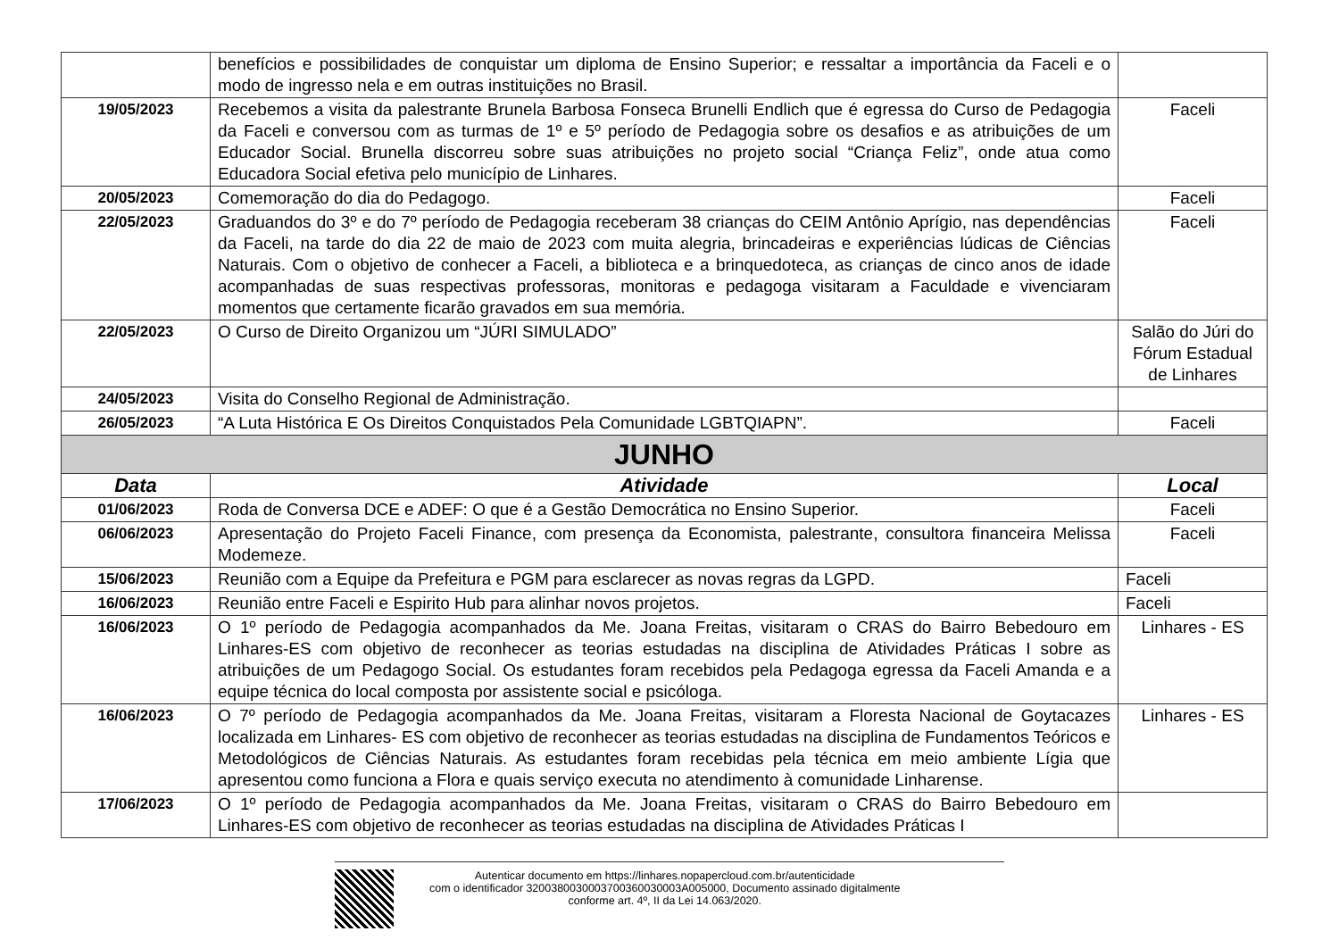| | benefícios e possibilidades de conquistar um diploma de Ensino Superior; e ressaltar a importância da Faceli e o modo de ingresso nela e em outras instituições no Brasil. | |
| 19/05/2023 | Recebemos a visita da palestrante Brunela Barbosa Fonseca Brunelli Endlich que é egressa do Curso de Pedagogia da Faceli e conversou com as turmas de 1º e 5º período de Pedagogia sobre os desafios e as atribuições de um Educador Social. Brunella discorreu sobre suas atribuições no projeto social “Criança Feliz”, onde atua como Educadora Social efetiva pelo município de Linhares. | Faceli |
| 20/05/2023 | Comemoração do dia do Pedagogo. | Faceli |
| 22/05/2023 | Graduandos do 3º e do 7º período de Pedagogia receberam 38 crianças do CEIM Antônio Aprígio, nas dependências da Faceli, na tarde do dia 22 de maio de 2023 com muita alegria, brincadeiras e experiências lúdicas de Ciências Naturais. Com o objetivo de conhecer a Faceli, a biblioteca e a brinquedoteca, as crianças de cinco anos de idade acompanhadas de suas respectivas professoras, monitoras e pedagoga visitaram a Faculdade e vivenciaram momentos que certamente ficarão gravados em sua memória. | Faceli |
| 22/05/2023 | O Curso de Direito Organizou um “JÚRI SIMULADO” | Salão do Júri do Fórum Estadual de Linhares |
| 24/05/2023 | Visita do Conselho Regional de Administração. | |
| 26/05/2023 | “A Luta Histórica E Os Direitos Conquistados Pela Comunidade LGBTQIAPN”. | Faceli |
| JUNHO | | |
| Data | Atividade | Local |
| 01/06/2023 | Roda de Conversa DCE e ADEF: O que é a Gestão Democrática no Ensino Superior. | Faceli |
| 06/06/2023 | Apresentação do Projeto Faceli Finance, com presença da Economista, palestrante, consultora financeira Melissa Modemeze. | Faceli |
| 15/06/2023 | Reunião com a Equipe da Prefeitura e PGM para esclarecer as novas regras da LGPD. | Faceli |
| 16/06/2023 | Reunião entre Faceli e Espirito Hub para alinhar novos projetos. | Faceli |
| 16/06/2023 | O 1º período de Pedagogia acompanhados da Me. Joana Freitas, visitaram o CRAS do Bairro Bebedouro em Linhares-ES com objetivo de reconhecer as teorias estudadas na disciplina de Atividades Práticas I sobre as atribuições de um Pedagogo Social. Os estudantes foram recebidos pela Pedagoga egressa da Faceli Amanda e a equipe técnica do local composta por assistente social e psicóloga. | Linhares - ES |
| 16/06/2023 | O 7º período de Pedagogia acompanhados da Me. Joana Freitas, visitaram a Floresta Nacional de Goytacazes localizada em Linhares- ES com objetivo de reconhecer as teorias estudadas na disciplina de Fundamentos Teóricos e Metodológicos de Ciências Naturais. As estudantes foram recebidas pela técnica em meio ambiente Lígia que apresentou como funciona a Flora e quais serviço executa no atendimento à comunidade Linharense. | Linhares - ES |
| 17/06/2023 | O 1º período de Pedagogia acompanhados da Me. Joana Freitas, visitaram o CRAS do Bairro Bebedouro em Linhares-ES com objetivo de reconhecer as teorias estudadas na disciplina de Atividades Práticas I | |
Autenticar documento em https://linhares.nopapercloud.com.br/autenticidade
com o identificador 3200380030003700360030003A005000, Documento assinado digitalmente
conforme art. 4º, II da Lei 14.063/2020.